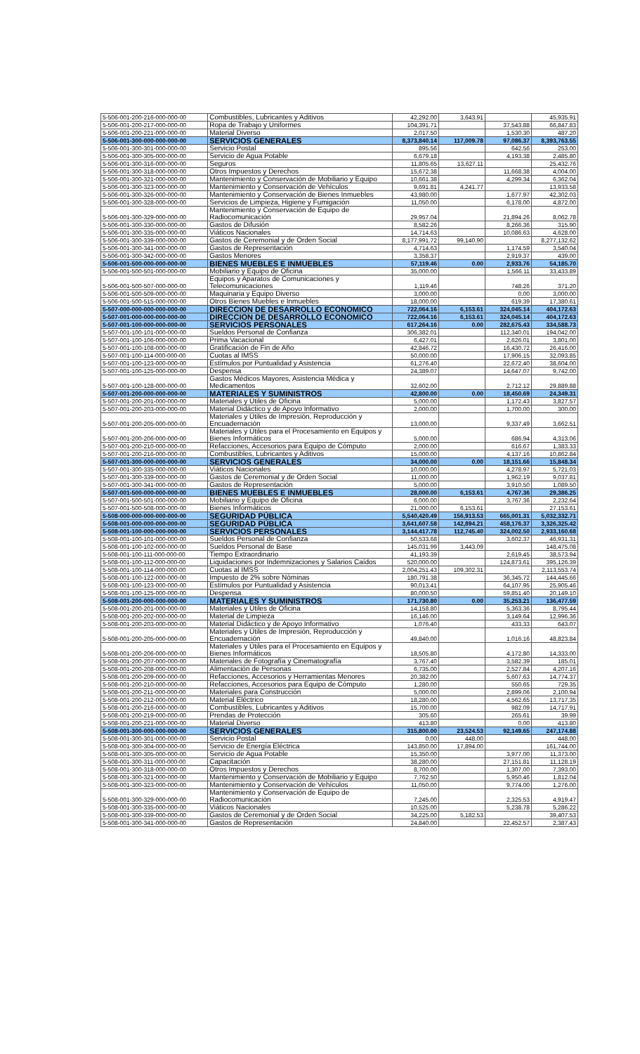| 5-506-001-200-216-000-000-00 | Combustibles, Lubricantes y Aditivos | 42,292.00 | 3,643.91 | | 45,935.91 |
| 5-506-001-200-217-000-000-00 | Ropa de Trabajo y Uniformes | 104,391.71 | | 37,543.88 | 66,847.83 |
| 5-506-001-200-221-000-000-00 | Material Diverso | 2,017.50 | | 1,530.30 | 487.20 |
| 5-506-001-300-000-000-000-00 | SERVICIOS GENERALES | 8,373,840.14 | 117,009.78 | 97,086.37 | 8,393,763.55 |
| 5-506-001-300-301-000-000-00 | Servicio Postal | 895.56 | | 642.56 | 253.00 |
| 5-506-001-300-305-000-000-00 | Servicio de Agua Potable | 6,679.18 | | 4,193.38 | 2,485.80 |
| 5-506-001-300-316-000-000-00 | Seguros | 11,805.65 | 13,627.11 | | 25,432.76 |
| 5-506-001-300-318-000-000-00 | Otros Impuestos y Derechos | 15,672.38 | | 11,668.38 | 4,004.00 |
| 5-506-001-300-321-000-000-00 | Mantenimiento y Conservación de Mobiliario y Equipo | 10,661.38 | | 4,299.34 | 6,362.04 |
| 5-506-001-300-323-000-000-00 | Mantenimiento y Conservación de Vehículos | 9,691.81 | 4,241.77 | | 13,933.58 |
| 5-506-001-300-326-000-000-00 | Mantenimiento y Conservación de Bienes Inmuebles | 43,980.00 | | 1,677.97 | 42,302.03 |
| 5-506-001-300-328-000-000-00 | Servicios de Limpieza, Higiene y Fumigación | 11,050.00 | | 6,178.00 | 4,872.00 |
| 5-506-001-300-329-000-000-00 | Mantenimiento y Conservación de Equipo de Radiocomunicación | 29,957.04 | | 21,894.26 | 8,062.78 |
| 5-506-001-300-330-000-000-00 | Gastos de Difusión | 8,582.26 | | 8,266.36 | 315.90 |
| 5-506-001-300-335-000-000-00 | Viáticos Nacionales | 14,714.63 | | 10,086.63 | 4,628.00 |
| 5-506-001-300-339-000-000-00 | Gastos de Ceremonial y de Orden Social | 8,177,991.72 | 99,140.90 | | 8,277,132.62 |
| 5-506-001-300-341-000-000-00 | Gastos de Representación | 4,714.63 | | 1,174.59 | 3,540.04 |
| 5-506-001-300-342-000-000-00 | Gastos Menores | 3,358.37 | | 2,919.37 | 439.00 |
| 5-506-001-500-000-000-000-00 | BIENES MUEBLES E INMUEBLES | 57,119.46 | 0.00 | 2,933.76 | 54,185.70 |
| 5-506-001-500-501-000-000-00 | Mobiliario y Equipo de Oficina | 35,000.00 | | 1,566.11 | 33,433.89 |
| 5-506-001-500-507-000-000-00 | Equipos y Aparatos de Comunicaciones y Telecomunicaciones | 1,119.46 | | 748.26 | 371.20 |
| 5-506-001-500-509-000-000-00 | Maquinaria y Equipo Diverso | 3,000.00 | | 0.00 | 3,000.00 |
| 5-506-001-500-515-000-000-00 | Otros Bienes Muebles e Inmuebles | 18,000.00 | | 619.39 | 17,380.61 |
| 5-507-000-000-000-000-000-00 | DIRECCION DE DESARROLLO ECONOMICO | 722,064.16 | 6,153.61 | 324,045.14 | 404,172.63 |
| 5-507-001-000-000-000-000-00 | DIRECCION DE DESARROLLO ECONOMICO | 722,064.16 | 6,153.61 | 324,045.14 | 404,172.63 |
| 5-507-001-100-000-000-000-00 | SERVICIOS PERSONALES | 617,264.16 | 0.00 | 282,675.43 | 334,588.73 |
| 5-507-001-100-101-000-000-00 | Sueldos Personal de Confianza | 306,382.01 | | 112,340.01 | 194,042.00 |
| 5-507-001-100-106-000-000-00 | Prima Vacacional | 6,427.01 | | 2,626.01 | 3,801.00 |
| 5-507-001-100-108-000-000-00 | Gratificación de Fin de Año | 42,846.72 | | 16,430.72 | 26,416.00 |
| 5-507-001-100-114-000-000-00 | Cuotas al IMSS | 50,000.00 | | 17,906.15 | 32,093.85 |
| 5-507-001-100-123-000-000-00 | Estímulos por Puntualidad y Asistencia | 61,276.40 | | 22,672.40 | 38,604.00 |
| 5-507-001-100-125-000-000-00 | Despensa | 24,389.07 | | 14,647.07 | 9,742.00 |
| 5-507-001-100-128-000-000-00 | Gastos Médicos Mayores, Asistencia Médica y Medicamentos | 32,602.00 | | 2,712.12 | 29,889.88 |
| 5-507-001-200-000-000-000-00 | MATERIALES Y SUMINISTROS | 42,800.00 | 0.00 | 18,450.69 | 24,349.31 |
| 5-507-001-200-201-000-000-00 | Materiales y Útiles de Oficina | 5,000.00 | | 1,172.43 | 3,827.57 |
| 5-507-001-200-203-000-000-00 | Material Didáctico y de Apoyo Informativo | 2,000.00 | | 1,700.00 | 300.00 |
| 5-507-001-200-205-000-000-00 | Materiales y Útiles de Impresión, Reproducción y Encuadernación | 13,000.00 | | 9,337.49 | 3,662.51 |
| 5-507-001-200-206-000-000-00 | Materiales y Útiles para el Procesamiento en Equipos y Bienes Informáticos | 5,000.00 | | 686.94 | 4,313.06 |
| 5-507-001-200-210-000-000-00 | Refacciones, Accesorios para Equipo de Cómputo | 2,000.00 | | 616.67 | 1,383.33 |
| 5-507-001-200-216-000-000-00 | Combustibles, Lubricantes y Aditivos | 15,000.00 | | 4,137.16 | 10,862.84 |
| 5-507-001-300-000-000-000-00 | SERVICIOS GENERALES | 34,000.00 | 0.00 | 18,151.66 | 15,848.34 |
| 5-507-001-300-335-000-000-00 | Viáticos Nacionales | 10,000.00 | | 4,278.97 | 5,721.03 |
| 5-507-001-300-339-000-000-00 | Gastos de Ceremonial y de Orden Social | 11,000.00 | | 1,962.19 | 9,037.81 |
| 5-507-001-300-341-000-000-00 | Gastos de Representación | 5,000.00 | | 3,910.50 | 1,089.50 |
| 5-507-001-500-000-000-000-00 | BIENES MUEBLES E INMUEBLES | 28,000.00 | 6,153.61 | 4,767.36 | 29,386.25 |
| 5-507-001-500-501-000-000-00 | Mobiliario y Equipo de Oficina | 6,000.00 | | 3,767.36 | 2,232.64 |
| 5-507-001-500-508-000-000-00 | Bienes Informáticos | 21,000.00 | 6,153.61 | | 27,153.61 |
| 5-508-000-000-000-000-000-00 | SEGURIDAD PÚBLICA | 5,540,420.49 | 156,913.53 | 665,001.31 | 5,032,332.71 |
| 5-508-001-000-000-000-000-00 | SEGURIDAD PÚBLICA | 3,641,607.58 | 142,894.21 | 458,176.37 | 3,326,325.42 |
| 5-508-001-100-000-000-000-00 | SERVICIOS PERSONALES | 3,144,417.78 | 112,745.40 | 324,002.50 | 2,933,160.68 |
| 5-508-001-100-101-000-000-00 | Sueldos Personal de Confianza | 50,533.68 | | 3,602.37 | 46,931.31 |
| 5-508-001-100-102-000-000-00 | Sueldos Personal de Base | 145,031.99 | 3,443.09 | | 148,475.08 |
| 5-508-001-100-111-000-000-00 | Tiempo Extraordinario | 41,193.39 | | 2,619.45 | 38,573.94 |
| 5-508-001-100-112-000-000-00 | Liquidaciones por Indemnizaciones y Salarios Caídos | 520,000.00 | | 124,873.61 | 395,126.39 |
| 5-508-001-100-114-000-000-00 | Cuotas al IMSS | 2,004,251.43 | 109,302.31 | | 2,113,553.74 |
| 5-508-001-100-122-000-000-00 | Impuesto de 2% sobre Nóminas | 180,791.38 | | 36,345.72 | 144,445.66 |
| 5-508-001-100-123-000-000-00 | Estímulos por Puntualidad y Asistencia | 90,013.41 | | 64,107.95 | 25,905.46 |
| 5-508-001-100-125-000-000-00 | Despensa | 80,000.50 | | 59,851.40 | 20,149.10 |
| 5-508-001-200-000-000-000-00 | MATERIALES Y SUMINISTROS | 171,730.80 | 0.00 | 35,253.21 | 136,477.59 |
| 5-508-001-200-201-000-000-00 | Materiales y Útiles de Oficina | 14,158.80 | | 5,363.36 | 8,795.44 |
| 5-508-001-200-202-000-000-00 | Material de Limpieza | 16,146.00 | | 3,149.64 | 12,996.36 |
| 5-508-001-200-203-000-000-00 | Material Didáctico y de Apoyo Informativo | 1,076.40 | | 433.33 | 643.07 |
| 5-508-001-200-205-000-000-00 | Materiales y Útiles de Impresión, Reproducción y Encuadernación | 49,840.00 | | 1,016.16 | 48,823.84 |
| 5-508-001-200-206-000-000-00 | Materiales y Útiles para el Procesamiento en Equipos y Bienes Informáticos | 18,505.80 | | 4,172.80 | 14,333.00 |
| 5-508-001-200-207-000-000-00 | Materiales de Fotografía y Cinematografía | 3,767.40 | | 3,582.39 | 185.01 |
| 5-508-001-200-208-000-000-00 | Alimentación de Personas | 6,735.00 | | 2,527.84 | 4,207.16 |
| 5-508-001-200-209-000-000-00 | Refacciones, Accesorios y Herramientas Menores | 20,382.00 | | 5,607.63 | 14,774.37 |
| 5-508-001-200-210-000-000-00 | Refacciones, Accesorios para Equipo de Cómputo | 1,280.00 | | 550.65 | 729.35 |
| 5-508-001-200-211-000-000-00 | Materiales para Construcción | 5,000.00 | | 2,899.06 | 2,100.94 |
| 5-508-001-200-212-000-000-00 | Material Eléctrico | 18,280.00 | | 4,562.65 | 13,717.35 |
| 5-508-001-200-216-000-000-00 | Combustibles, Lubricantes y Aditivos | 15,700.00 | | 982.09 | 14,717.91 |
| 5-508-001-200-219-000-000-00 | Prendas de Protección | 305.60 | | 265.61 | 39.99 |
| 5-508-001-200-221-000-000-00 | Material Diverso | 413.80 | | 0.00 | 413.80 |
| 5-508-001-300-000-000-000-00 | SERVICIOS GENERALES | 315,800.00 | 23,524.53 | 92,149.65 | 247,174.88 |
| 5-508-001-300-301-000-000-00 | Servicio Postal | 0.00 | 448.00 | | 448.00 |
| 5-508-001-300-304-000-000-00 | Servicio de Energía Eléctrica | 143,850.00 | 17,894.00 | | 161,744.00 |
| 5-508-001-300-305-000-000-00 | Servicio de Agua Potable | 15,350.00 | | 3,977.00 | 11,373.00 |
| 5-508-001-300-311-000-000-00 | Capacitación | 38,280.00 | | 27,151.81 | 11,128.19 |
| 5-508-001-300-318-000-000-00 | Otros Impuestos y Derechos | 8,700.00 | | 1,307.00 | 7,393.00 |
| 5-508-001-300-321-000-000-00 | Mantenimiento y Conservación de Mobiliario y Equipo | 7,762.50 | | 5,950.46 | 1,812.04 |
| 5-508-001-300-323-000-000-00 | Mantenimiento y Conservación de Vehículos | 11,050.00 | | 9,774.00 | 1,276.00 |
| 5-508-001-300-329-000-000-00 | Mantenimiento y Conservación de Equipo de Radiocomunicación | 7,245.00 | | 2,325.53 | 4,919.47 |
| 5-508-001-300-335-000-000-00 | Viáticos Nacionales | 10,525.00 | | 5,238.78 | 5,286.22 |
| 5-508-001-300-339-000-000-00 | Gastos de Ceremonial y de Orden Social | 34,225.00 | 5,182.53 | | 39,407.53 |
| 5-508-001-300-341-000-000-00 | Gastos de Representación | 24,840.00 | | 22,452.57 | 2,387.43 |